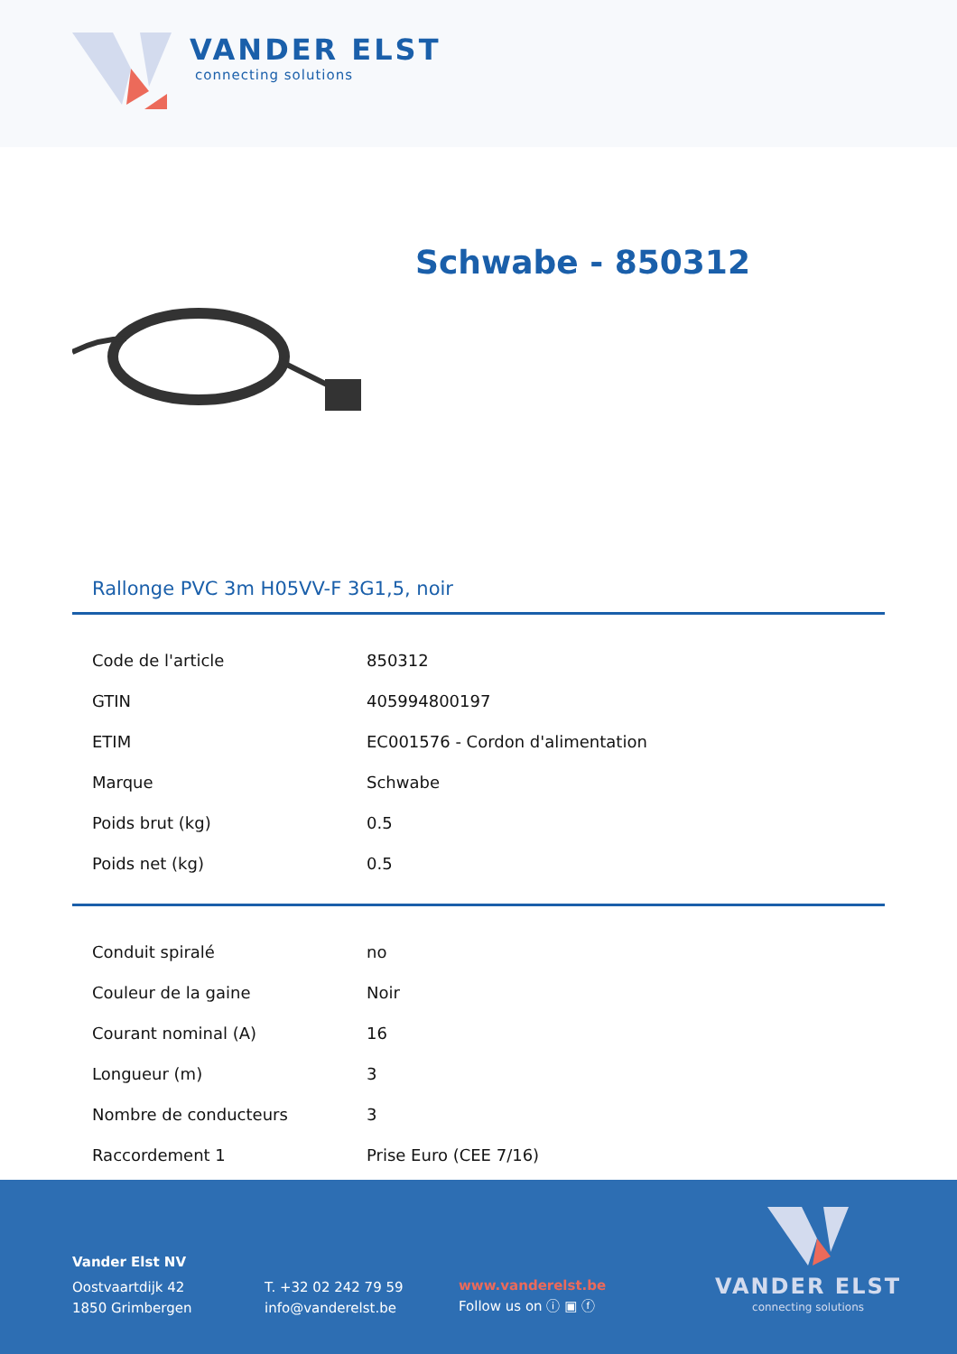VANDER ELST
connecting solutions
Schwabe - 850312
Rallonge PVC 3m H05VV-F 3G1,5, noir
| Code de l'article | 850312 |
| GTIN | 405994800197 |
| ETIM | EC001576 - Cordon d'alimentation |
| Marque | Schwabe |
| Poids brut (kg) | 0.5 |
| Poids net (kg) | 0.5 |
| Conduit spiralé | no |
| Couleur de la gaine | Noir |
| Courant nominal (A) | 16 |
| Longueur (m) | 3 |
| Nombre de conducteurs | 3 |
| Raccordement 1 | Prise Euro (CEE 7/16) |
Vander Elst NV
Oostvaartdijk 42
1850 Grimbergen
T. +32 02 242 79 59
info@vanderelst.be
www.vanderelst.be
Follow us on ⓘ ▣ ⓕ
VANDER ELST
connecting solutions